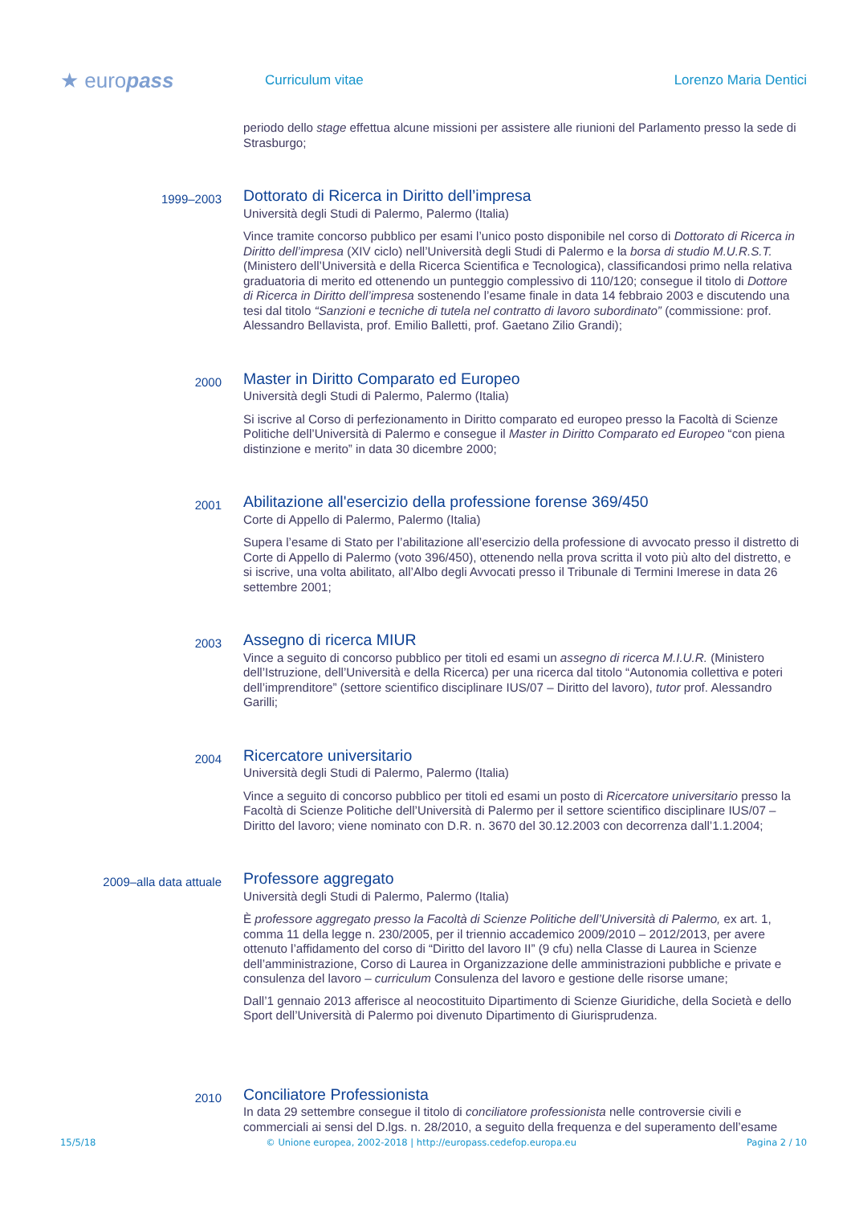★ europass
Curriculum vitae Lorenzo Maria Dentici
periodo dello stage effettua alcune missioni per assistere alle riunioni del Parlamento presso la sede di Strasburgo;
1999–2003
Dottorato di Ricerca in Diritto dell’impresa
Università degli Studi di Palermo, Palermo (Italia)
Vince tramite concorso pubblico per esami l’unico posto disponibile nel corso di Dottorato di Ricerca in Diritto dell’impresa (XIV ciclo) nell’Università degli Studi di Palermo e la borsa di studio M.U.R.S.T. (Ministero dell’Università e della Ricerca Scientifica e Tecnologica), classificandosi primo nella relativa graduatoria di merito ed ottenendo un punteggio complessivo di 110/120; consegue il titolo di Dottore di Ricerca in Diritto dell’impresa sostenendo l’esame finale in data 14 febbraio 2003 e discutendo una tesi dal titolo “Sanzioni e tecniche di tutela nel contratto di lavoro subordinato” (commissione: prof. Alessandro Bellavista, prof. Emilio Balletti, prof. Gaetano Zilio Grandi);
2000
Master in Diritto Comparato ed Europeo
Università degli Studi di Palermo, Palermo (Italia)
Si iscrive al Corso di perfezionamento in Diritto comparato ed europeo presso la Facoltà di Scienze Politiche dell’Università di Palermo e consegue il Master in Diritto Comparato ed Europeo “con piena distinzione e merito” in data 30 dicembre 2000;
2001
Abilitazione all'esercizio della professione forense 369/450
Corte di Appello di Palermo, Palermo (Italia)
Supera l’esame di Stato per l’abilitazione all’esercizio della professione di avvocato presso il distretto di Corte di Appello di Palermo (voto 396/450), ottenendo nella prova scritta il voto più alto del distretto, e si iscrive, una volta abilitato, all’Albo degli Avvocati presso il Tribunale di Termini Imerese in data 26 settembre 2001;
2003
Assegno di ricerca MIUR
Vince a seguito di concorso pubblico per titoli ed esami un assegno di ricerca M.I.U.R. (Ministero dell’Istruzione, dell’Università e della Ricerca) per una ricerca dal titolo “Autonomia collettiva e poteri dell’imprenditore” (settore scientifico disciplinare IUS/07 – Diritto del lavoro), tutor prof. Alessandro Garilli;
2004
Ricercatore universitario
Università degli Studi di Palermo, Palermo (Italia)
Vince a seguito di concorso pubblico per titoli ed esami un posto di Ricercatore universitario presso la Facoltà di Scienze Politiche dell’Università di Palermo per il settore scientifico disciplinare IUS/07 – Diritto del lavoro; viene nominato con D.R. n. 3670 del 30.12.2003 con decorrenza dall’1.1.2004;
2009–alla data attuale
Professore aggregato
Università degli Studi di Palermo, Palermo (Italia)
È professore aggregato presso la Facoltà di Scienze Politiche dell’Università di Palermo, ex art. 1, comma 11 della legge n. 230/2005, per il triennio accademico 2009/2010 – 2012/2013, per avere ottenuto l’affidamento del corso di “Diritto del lavoro II” (9 cfu) nella Classe di Laurea in Scienze dell’amministrazione, Corso di Laurea in Organizzazione delle amministrazioni pubbliche e private e consulenza del lavoro – curriculum Consulenza del lavoro e gestione delle risorse umane;
Dall’1 gennaio 2013 afferisce al neocostituito Dipartimento di Scienze Giuridiche, della Società e dello Sport dell’Università di Palermo poi divenuto Dipartimento di Giurisprudenza.
2010
Conciliatore Professionista
In data 29 settembre consegue il titolo di conciliatore professionista nelle controversie civili e commerciali ai sensi del D.lgs. n. 28/2010, a seguito della frequenza e del superamento dell’esame
15/5/18 © Unione europea, 2002-2018 | http://europass.cedefop.europa.eu Pagina 2 / 10